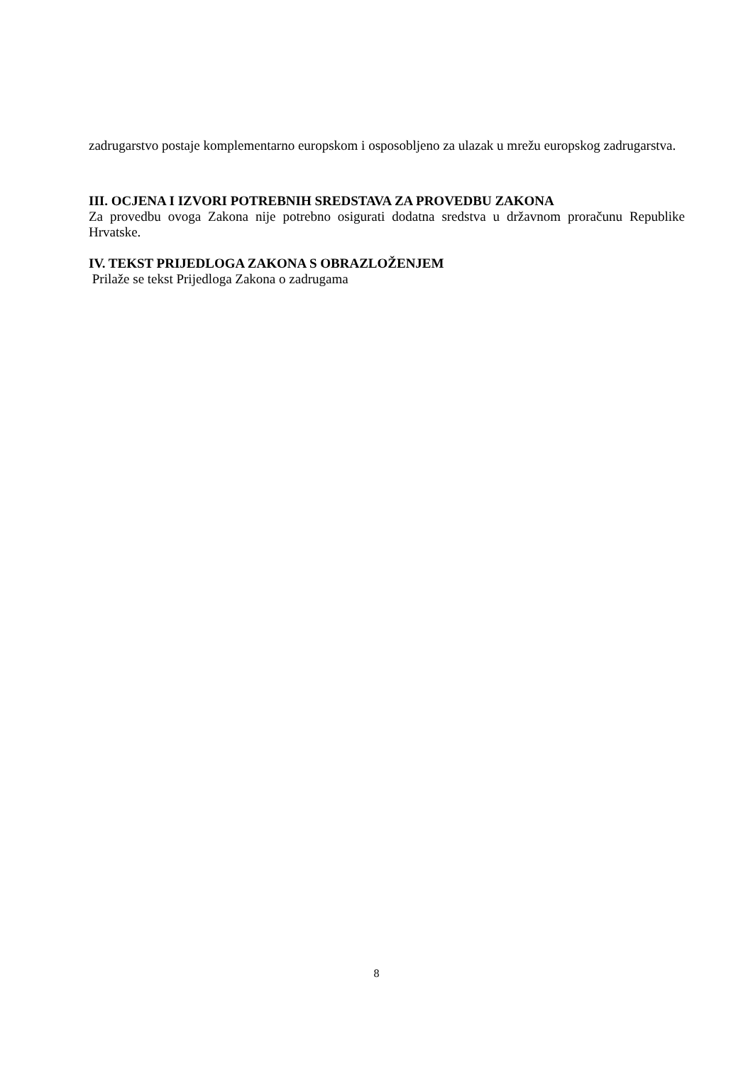zadrugarstvo postaje komplementarno europskom i osposobljeno za ulazak u mrežu europskog zadrugarstva.
III. OCJENA I IZVORI POTREBNIH SREDSTAVA ZA PROVEDBU ZAKONA
Za provedbu ovoga Zakona nije potrebno osigurati dodatna sredstva u državnom proračunu Republike Hrvatske.
IV. TEKST PRIJEDLOGA ZAKONA S OBRAZLOŽENJEM
Prilaže se tekst Prijedloga Zakona o zadrugama
8